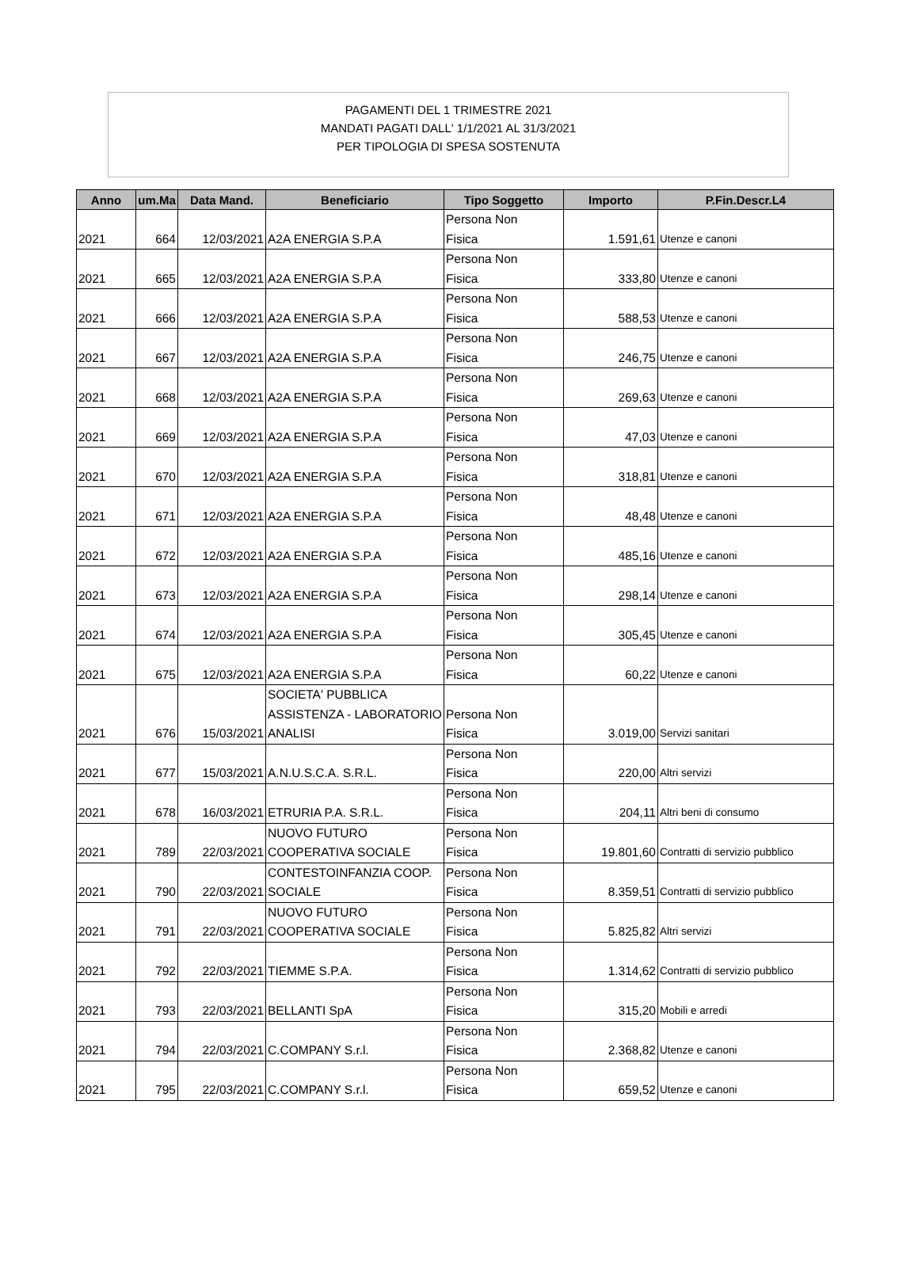PAGAMENTI DEL 1 TRIMESTRE 2021
MANDATI PAGATI DALL' 1/1/2021 AL 31/3/2021
PER TIPOLOGIA DI SPESA SOSTENUTA
| Anno | um.Ma | Data Mand. | Beneficiario | Tipo Soggetto | Importo | P.Fin.Descr.L4 |
| --- | --- | --- | --- | --- | --- | --- |
| 2021 | 664 | 12/03/2021 | A2A ENERGIA S.P.A | Persona Non Fisica | 1.591,61 | Utenze e canoni |
| 2021 | 665 | 12/03/2021 | A2A ENERGIA S.P.A | Persona Non Fisica | 333,80 | Utenze e canoni |
| 2021 | 666 | 12/03/2021 | A2A ENERGIA S.P.A | Persona Non Fisica | 588,53 | Utenze e canoni |
| 2021 | 667 | 12/03/2021 | A2A ENERGIA S.P.A | Persona Non Fisica | 246,75 | Utenze e canoni |
| 2021 | 668 | 12/03/2021 | A2A ENERGIA S.P.A | Persona Non Fisica | 269,63 | Utenze e canoni |
| 2021 | 669 | 12/03/2021 | A2A ENERGIA S.P.A | Persona Non Fisica | 47,03 | Utenze e canoni |
| 2021 | 670 | 12/03/2021 | A2A ENERGIA S.P.A | Persona Non Fisica | 318,81 | Utenze e canoni |
| 2021 | 671 | 12/03/2021 | A2A ENERGIA S.P.A | Persona Non Fisica | 48,48 | Utenze e canoni |
| 2021 | 672 | 12/03/2021 | A2A ENERGIA S.P.A | Persona Non Fisica | 485,16 | Utenze e canoni |
| 2021 | 673 | 12/03/2021 | A2A ENERGIA S.P.A | Persona Non Fisica | 298,14 | Utenze e canoni |
| 2021 | 674 | 12/03/2021 | A2A ENERGIA S.P.A | Persona Non Fisica | 305,45 | Utenze e canoni |
| 2021 | 675 | 12/03/2021 | A2A ENERGIA S.P.A | Persona Non Fisica | 60,22 | Utenze e canoni |
| 2021 | 676 | 15/03/2021 | SOCIETA' PUBBLICA ASSISTENZA - LABORATORIO ANALISI | Persona Non Fisica | 3.019,00 | Servizi sanitari |
| 2021 | 677 | 15/03/2021 | A.N.U.S.C.A. S.R.L. | Persona Non Fisica | 220,00 | Altri servizi |
| 2021 | 678 | 16/03/2021 | ETRURIA P.A. S.R.L. | Persona Non Fisica | 204,11 | Altri beni di consumo |
| 2021 | 789 | 22/03/2021 | NUOVO FUTURO COOPERATIVA SOCIALE | Persona Non Fisica | 19.801,60 | Contratti di servizio pubblico |
| 2021 | 790 | 22/03/2021 | CONTESTOINFANZIA COOP. SOCIALE | Persona Non Fisica | 8.359,51 | Contratti di servizio pubblico |
| 2021 | 791 | 22/03/2021 | NUOVO FUTURO COOPERATIVA SOCIALE | Persona Non Fisica | 5.825,82 | Altri servizi |
| 2021 | 792 | 22/03/2021 | TIEMME S.P.A. | Persona Non Fisica | 1.314,62 | Contratti di servizio pubblico |
| 2021 | 793 | 22/03/2021 | BELLANTI SpA | Persona Non Fisica | 315,20 | Mobili e arredi |
| 2021 | 794 | 22/03/2021 | C.COMPANY S.r.l. | Persona Non Fisica | 2.368,82 | Utenze e canoni |
| 2021 | 795 | 22/03/2021 | C.COMPANY S.r.l. | Persona Non Fisica | 659,52 | Utenze e canoni |